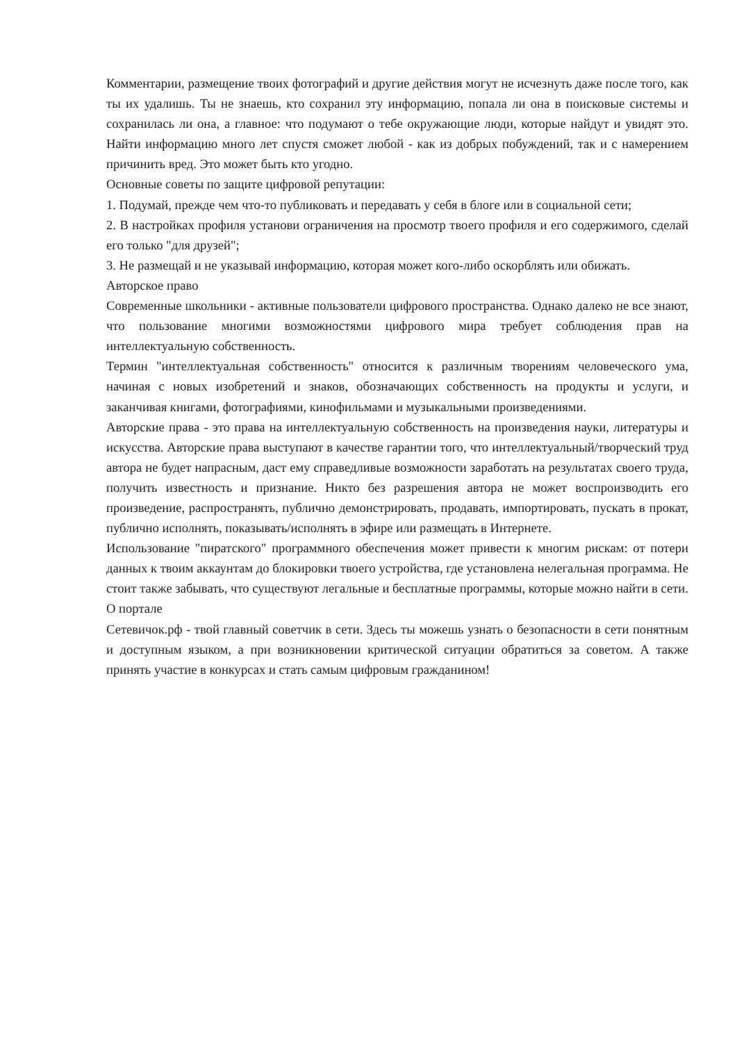Комментарии, размещение твоих фотографий и другие действия могут не исчезнуть даже после того, как ты их удалишь. Ты не знаешь, кто сохранил эту информацию, попала ли она в поисковые системы и сохранилась ли она, а главное: что подумают о тебе окружающие люди, которые найдут и увидят это. Найти информацию много лет спустя сможет любой - как из добрых побуждений, так и с намерением причинить вред. Это может быть кто угодно.
Основные советы по защите цифровой репутации:
1. Подумай, прежде чем что-то публиковать и передавать у себя в блоге или в социальной сети;
2. В настройках профиля установи ограничения на просмотр твоего профиля и его содержимого, сделай его только "для друзей";
3. Не размещай и не указывай информацию, которая может кого-либо оскорблять или обижать.
Авторское право
Современные школьники - активные пользователи цифрового пространства. Однако далеко не все знают, что пользование многими возможностями цифрового мира требует соблюдения прав на интеллектуальную собственность.
Термин "интеллектуальная собственность" относится к различным творениям человеческого ума, начиная с новых изобретений и знаков, обозначающих собственность на продукты и услуги, и заканчивая книгами, фотографиями, кинофильмами и музыкальными произведениями.
Авторские права - это права на интеллектуальную собственность на произведения науки, литературы и искусства. Авторские права выступают в качестве гарантии того, что интеллектуальный/творческий труд автора не будет напрасным, даст ему справедливые возможности заработать на результатах своего труда, получить известность и признание. Никто без разрешения автора не может воспроизводить его произведение, распространять, публично демонстрировать, продавать, импортировать, пускать в прокат, публично исполнять, показывать/исполнять в эфире или размещать в Интернете.
Использование "пиратского" программного обеспечения может привести к многим рискам: от потери данных к твоим аккаунтам до блокировки твоего устройства, где установлена нелегальная программа. Не стоит также забывать, что существуют легальные и бесплатные программы, которые можно найти в сети.
О портале
Сетевичок.рф - твой главный советчик в сети. Здесь ты можешь узнать о безопасности в сети понятным и доступным языком, а при возникновении критической ситуации обратиться за советом. А также принять участие в конкурсах и стать самым цифровым гражданином!